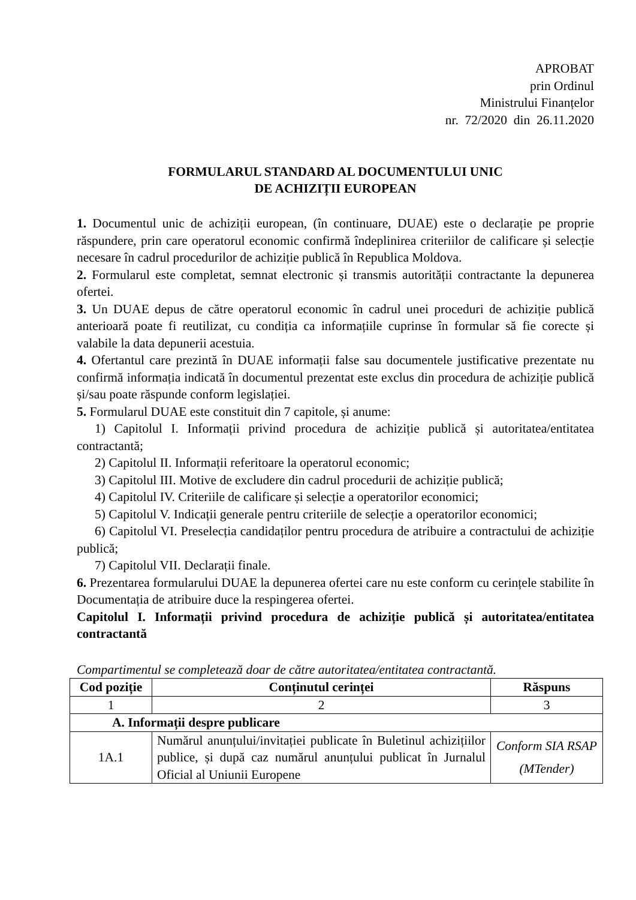APROBAT
prin Ordinul
Ministrului Finanțelor
nr. 72/2020 din 26.11.2020
FORMULARUL STANDARD AL DOCUMENTULUI UNIC
DE ACHIZIȚII EUROPEAN
1. Documentul unic de achiziții european, (în continuare, DUAE) este o declarație pe proprie răspundere, prin care operatorul economic confirmă îndeplinirea criteriilor de calificare și selecție necesare în cadrul procedurilor de achiziție publică în Republica Moldova.
2. Formularul este completat, semnat electronic și transmis autorității contractante la depunerea ofertei.
3. Un DUAE depus de către operatorul economic în cadrul unei proceduri de achiziție publică anterioară poate fi reutilizat, cu condiția ca informațiile cuprinse în formular să fie corecte și valabile la data depunerii acestuia.
4. Ofertantul care prezintă în DUAE informații false sau documentele justificative prezentate nu confirmă informația indicată în documentul prezentat este exclus din procedura de achiziție publică și/sau poate răspunde conform legislației.
5. Formularul DUAE este constituit din 7 capitole, și anume:
1) Capitolul I. Informații privind procedura de achiziție publică și autoritatea/entitatea contractantă;
2) Capitolul II. Informații referitoare la operatorul economic;
3) Capitolul III. Motive de excludere din cadrul procedurii de achiziție publică;
4) Capitolul IV. Criteriile de calificare și selecție a operatorilor economici;
5) Capitolul V. Indicații generale pentru criteriile de selecție a operatorilor economici;
6) Capitolul VI. Preselecția candidaților pentru procedura de atribuire a contractului de achiziție publică;
7) Capitolul VII. Declarații finale.
6. Prezentarea formularului DUAE la depunerea ofertei care nu este conform cu cerințele stabilite în Documentația de atribuire duce la respingerea ofertei.
Capitolul I. Informații privind procedura de achiziție publică și autoritatea/entitatea contractantă
Compartimentul se completează doar de către autoritatea/entitatea contractantă.
| Cod poziție | Conținutul cerinței | Răspuns |
| --- | --- | --- |
| 1 | 2 | 3 |
| A. Informații despre publicare | | |
| 1A.1 | Numărul anunțului/invitației publicate în Buletinul achizițiilor publice, și după caz numărul anunțului publicat în Jurnalul Oficial al Uniunii Europene | Conform SIA RSAP (MTender) |